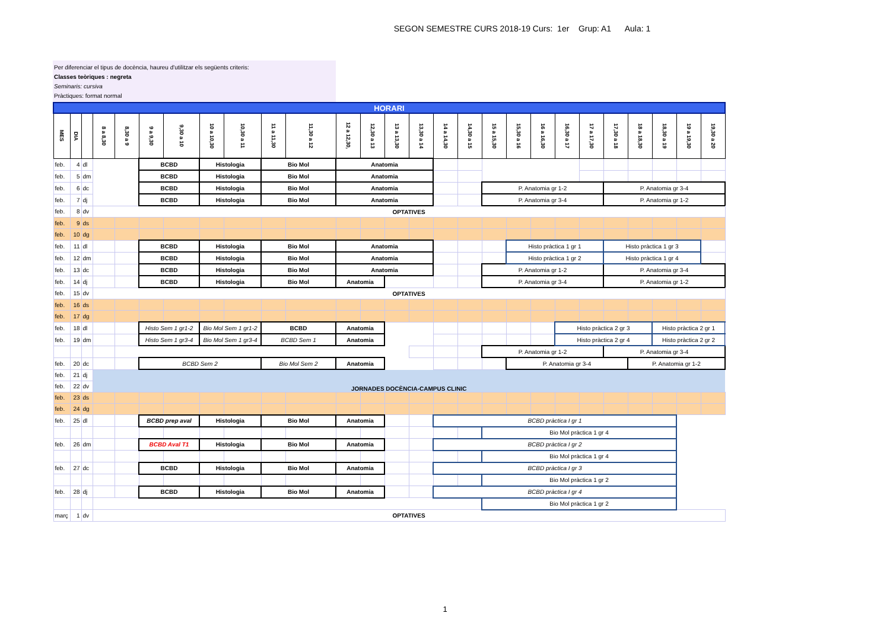SEGON SEMESTRE CURS 2018-19 Curs: 1er Grup: A1 Aula: 1
Per diferenciar el tipus de docència, haureu d'utilitzar els següents criteris:
Classes teòriques : negreta
Seminaris: cursiva
Pràctiques: format normal
| HORARI | | | | | | | | | | | | | | | | | | | | | | | | | | | | |
| MES | DIA | | 8 a 8,30 | 8,30 a 9 | 9 a 9,30 | 9,30 a 10 | 10 a 10,30 | 10,30 a 11 | 11 a 11,30 | 11,30 a 12 | 12 a 12,30, | 12,30 a 13 | 13 a 13,30 | 13,30 a 14 | 14 a 14,30 | 14,30 a 15 | 15 a 15,30 | 15,30 a 16 | 16 a 16,30 | 16,30 a 17 | 17 a 17,30 | 17,30 a 18 | 18 a 18,30 | 18,30 a 19 | 19 a 19,30 | 19,30 a 20 | | |
| feb. | 4 | dl | | | BCBD | | Histologia | | Bio Mol | | Anatomia | | | | | | | | | | | | | | | | | |
| feb. | 5 | dm | | | BCBD | | Histologia | | Bio Mol | | Anatomia | | | | | | | | | | | | | | | | | |
| feb. | 6 | dc | | | BCBD | | Histologia | | Bio Mol | | Anatomia | | | | | | P. Anatomia gr 1-2 | | | | | P. Anatomia gr 3-4 | | | | | | |
| feb. | 7 | dj | | | BCBD | | Histologia | | Bio Mol | | Anatomia | | | | | | P. Anatomia gr 3-4 | | | | | P. Anatomia gr 1-2 | | | | | | |
| feb. | 8 | dv | OPTATIVES | | | | | | | | | | | | | | | | | | | | | | | | | |
| feb. | 9 | ds | | | | | | | | | | | | | | | | | | | | | | | | | | |
| feb. | 10 | dg | | | | | | | | | | | | | | | | | | | | | | | | | | |
| feb. | 11 | dl | | | BCBD | | Histologia | | Bio Mol | | Anatomia | | | | | | | Histo pràctica 1 gr 1 | | | | Histo pràctica 1 gr 3 | | | | | | |
| feb. | 12 | dm | | | BCBD | | Histologia | | Bio Mol | | Anatomia | | | | | | | Histo pràctica 1 gr 2 | | | | Histo pràctica 1 gr 4 | | | | | | |
| feb. | 13 | dc | | | BCBD | | Histologia | | Bio Mol | | Anatomia | | | | | | P. Anatomia gr 1-2 | | | | | P. Anatomia gr 3-4 | | | | | | |
| feb. | 14 | dj | | | BCBD | | Histologia | | Bio Mol | | Anatomia | | | | | | P. Anatomia gr 3-4 | | | | | P. Anatomia gr 1-2 | | | | | | |
| feb. | 15 | dv | OPTATIVES | | | | | | | | | | | | | | | | | | | | | | | | | |
| feb. | 16 | ds | | | | | | | | | | | | | | | | | | | | | | | | | | |
| feb. | 17 | dg | | | | | | | | | | | | | | | | | | | | | | | | | | |
| feb. | 18 | dl | | | Histo Sem 1 gr1-2 | | Bio Mol Sem 1 gr1-2 | | BCBD | | Anatomia | | | | | | | | | Histo pràctica 2 gr 3 | | | | Histo pràctica 2 gr 1 | | | | |
| feb. | 19 | dm | | | Histo Sem 1 gr3-4 | | Bio Mol Sem 1 gr3-4 | | BCBD Sem 1 | | Anatomia | | | | | | | | | Histo pràctica 2 gr 4 | | | | Histo pràctica 2 gr 2 | | | | |
| | | | | | | | | | | | | | | | | | P. Anatomia gr 1-2 | | | | | P. Anatomia gr 3-4 | | | | | | |
| feb. | 20 | dc | | | BCBD Sem 2 | | | | Bio Mol Sem 2 | | Anatomia | | | | | | | P. Anatomia gr 3-4 | | | | | P. Anatomia gr 1-2 | | | | | |
| feb. | 21 | dj | JORNADES DOCÈNCIA-CAMPUS CLINIC | | | | | | | | | | | | | | | | | | | | | | | | | |
| feb. | 22 | dv | | | | | | | | | | | | | | | | | | | | | | | | | | |
| feb. | 23 | ds | | | | | | | | | | | | | | | | | | | | | | | | | | |
| feb. | 24 | dg | | | | | | | | | | | | | | | | | | | | | | | | | | |
| feb. | 25 | dl | | | BCBD prep aval | | Histologia | | Bio Mol | | Anatomia | | | | BCBD pràctica I gr 1 | | | | | | | | | | | | | |
| | | | | | | | | | | | | | | | | | Bio Mol pràctica 1 gr 4 | | | | | | | | | | | |
| feb. | 26 | dm | | | BCBD Aval T1 | | Histologia | | Bio Mol | | Anatomia | | | | BCBD pràctica I gr 2 | | | | | | | | | | | | | |
| | | | | | | | | | | | | | | | | | Bio Mol pràctica 1 gr 4 | | | | | | | | | | | |
| feb. | 27 | dc | | | BCBD | | Histologia | | Bio Mol | | Anatomia | | | | BCBD pràctica I gr 3 | | | | | | | | | | | | | |
| | | | | | | | | | | | | | | | | | Bio Mol pràctica 1 gr 2 | | | | | | | | | | | |
| feb. | 28 | dj | | | BCBD | | Histologia | | Bio Mol | | Anatomia | | | | BCBD pràctica I gr 4 | | | | | | | | | | | | | |
| | | | | | | | | | | | | | | | | | Bio Mol pràctica 1 gr 2 | | | | | | | | | | | |
| març | 1 | dv | OPTATIVES | | | | | | | | | | | | | | | | | | | | | | | | | |
1